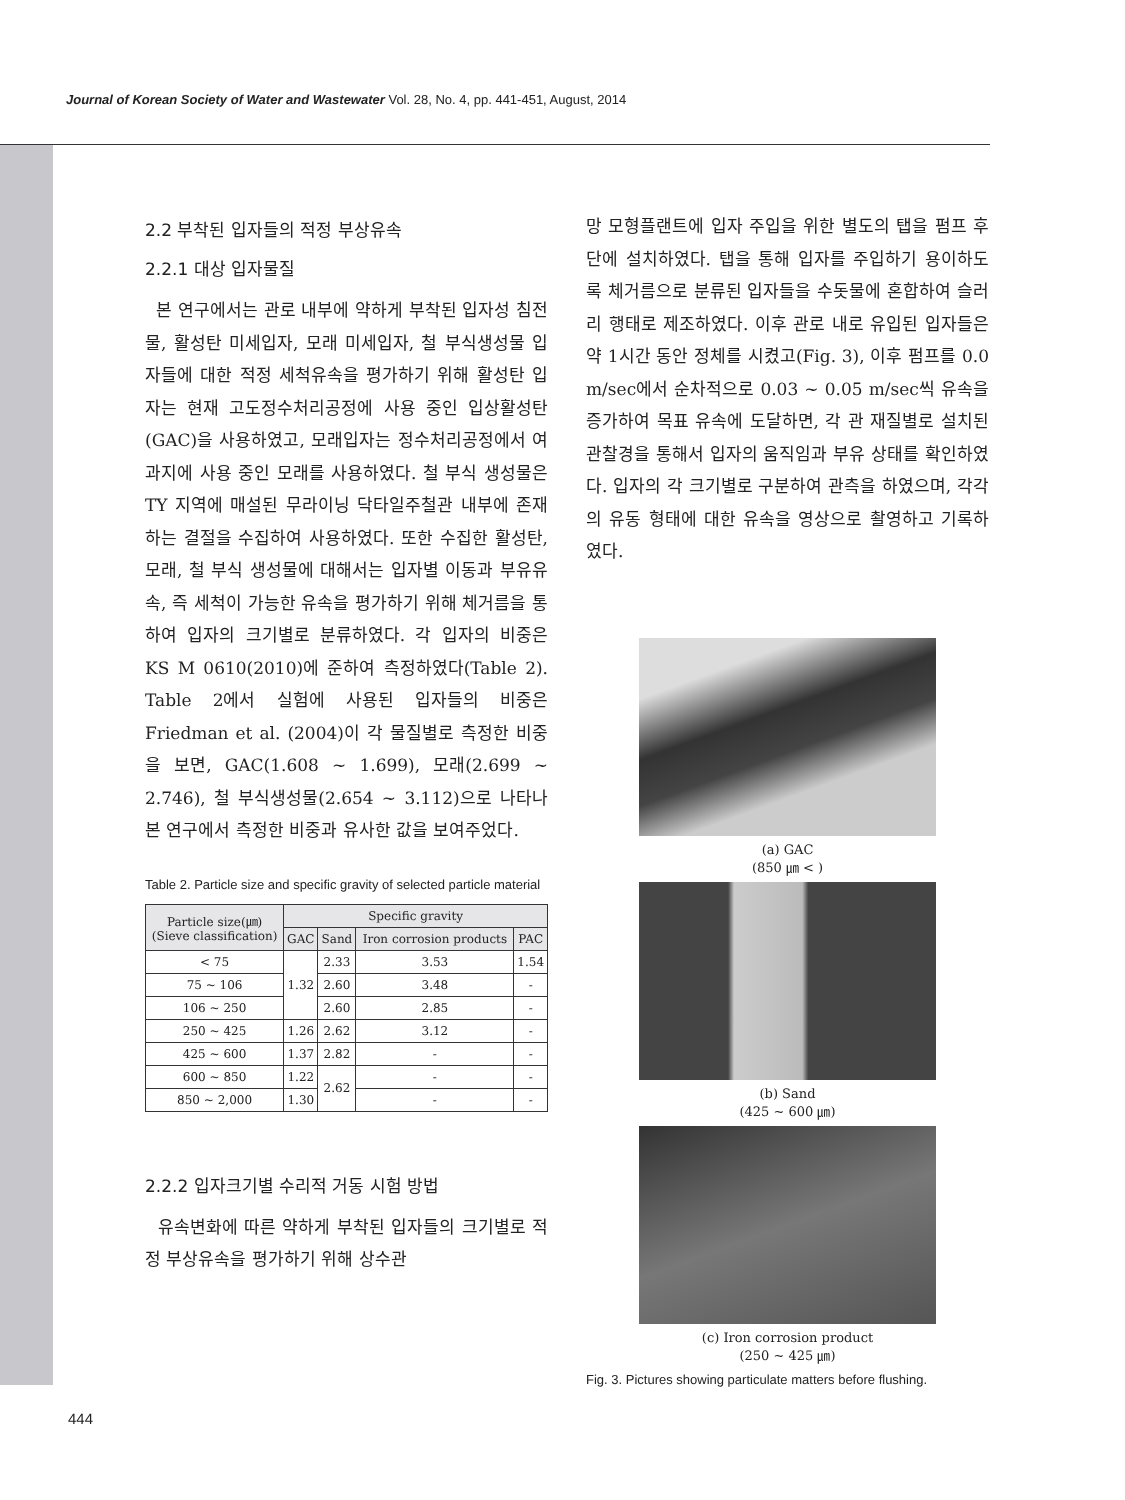Journal of Korean Society of Water and Wastewater Vol. 28, No. 4, pp. 441-451, August, 2014
2.2 부착된 입자들의 적정 부상유속
2.2.1 대상 입자물질
본 연구에서는 관로 내부에 약하게 부착된 입자성 침전물, 활성탄 미세입자, 모래 미세입자, 철 부식생성물 입자들에 대한 적정 세척유속을 평가하기 위해 활성탄 입자는 현재 고도정수처리공정에 사용 중인 입상활성탄(GAC)을 사용하였고, 모래입자는 정수처리공정에서 여과지에 사용 중인 모래를 사용하였다. 철 부식 생성물은 TY 지역에 매설된 무라이닝 닥타일주철관 내부에 존재하는 결절을 수집하여 사용하였다. 또한 수집한 활성탄, 모래, 철 부식 생성물에 대해서는 입자별 이동과 부유유속, 즉 세척이 가능한 유속을 평가하기 위해 체거름을 통하여 입자의 크기별로 분류하였다. 각 입자의 비중은 KS M 0610(2010)에 준하여 측정하였다(Table 2). Table 2에서 실험에 사용된 입자들의 비중은 Friedman et al. (2004)이 각 물질별로 측정한 비중을 보면, GAC(1.608 ~ 1.699), 모래(2.699 ~ 2.746), 철 부식생성물(2.654 ~ 3.112)으로 나타나 본 연구에서 측정한 비중과 유사한 값을 보여주었다.
Table 2. Particle size and specific gravity of selected particle material
| Particle size(㎛) (Sieve classification) | Specific gravity | | | |
| --- | --- | --- | --- | --- |
| | GAC | Sand | Iron corrosion products | PAC |
| < 75 | 1.32 | 2.33 | 3.53 | 1.54 |
| 75 ~ 106 | | 2.60 | 3.48 | - |
| 106 ~ 250 | | 2.60 | 2.85 | - |
| 250 ~ 425 | 1.26 | 2.62 | 3.12 | - |
| 425 ~ 600 | 1.37 | 2.82 | - | - |
| 600 ~ 850 | 1.22 | 2.62 | - | - |
| 850 ~ 2,000 | 1.30 | | - | - |
2.2.2 입자크기별 수리적 거동 시험 방법
유속변화에 따른 약하게 부착된 입자들의 크기별로 적정 부상유속을 평가하기 위해 상수관
망 모형플랜트에 입자 주입을 위한 별도의 탭을 펌프 후단에 설치하였다. 탭을 통해 입자를 주입하기 용이하도록 체거름으로 분류된 입자들을 수돗물에 혼합하여 슬러리 행태로 제조하였다. 이후 관로 내로 유입된 입자들은 약 1시간 동안 정체를 시켰고(Fig. 3), 이후 펌프를 0.0 m/sec에서 순차적으로 0.03 ~ 0.05 m/sec씩 유속을 증가하여 목표 유속에 도달하면, 각 관 재질별로 설치된 관찰경을 통해서 입자의 움직임과 부유 상태를 확인하였다. 입자의 각 크기별로 구분하여 관측을 하였으며, 각각의 유동 형태에 대한 유속을 영상으로 촬영하고 기록하였다.
(a) GAC
(850 ㎛ < )
(b) Sand
(425 ~ 600 ㎛)
(c) Iron corrosion product
(250 ~ 425 ㎛)
Fig. 3. Pictures showing particulate matters before flushing.
444